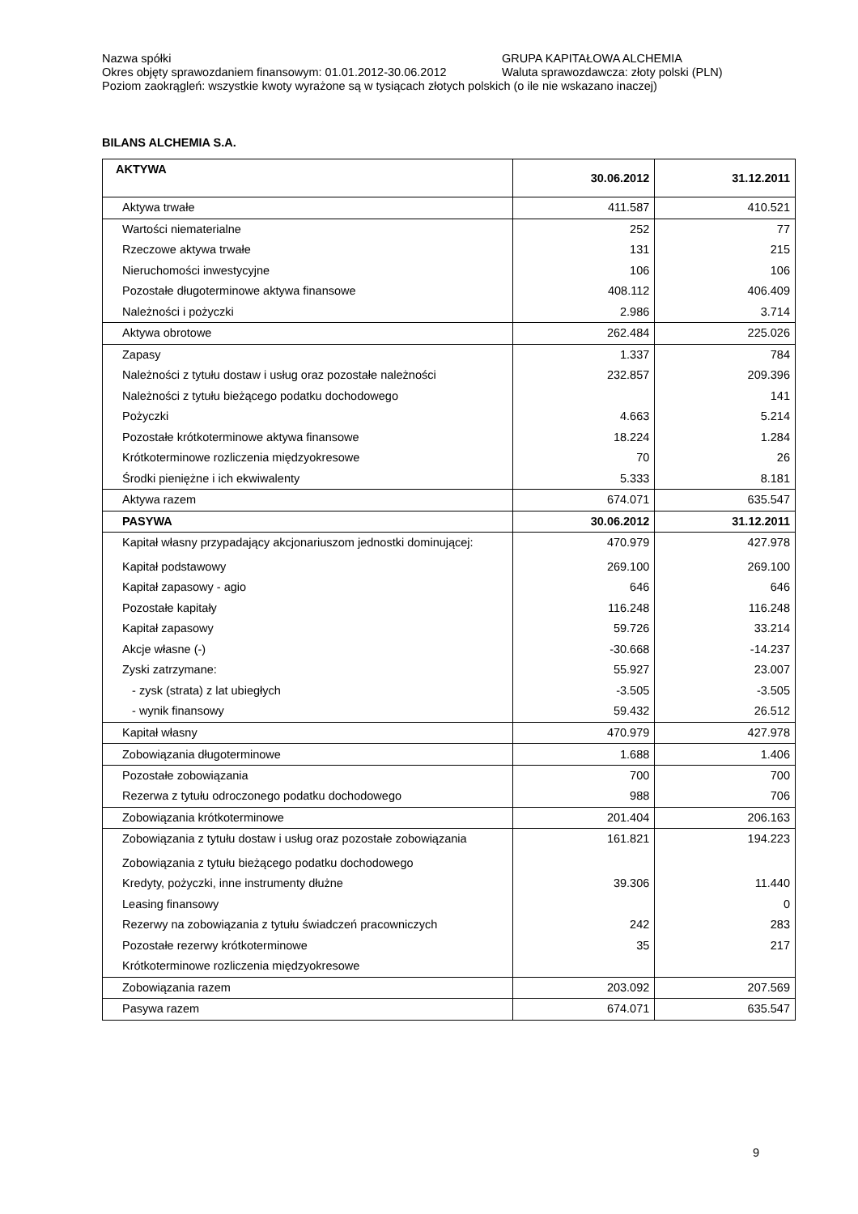Nazwa spółki GRUPA KAPITAŁOWA ALCHEMIA
Okres objęty sprawozdaniem finansowym: 01.01.2012-30.06.2012 Waluta sprawozdawcza: złoty polski (PLN)
Poziom zaokrągleń: wszystkie kwoty wyrażone są w tysiącach złotych polskich (o ile nie wskazano inaczej)
BILANS ALCHEMIA S.A.
| AKTYWA | 30.06.2012 | 31.12.2011 |
| --- | --- | --- |
| Aktywa trwałe | 411.587 | 410.521 |
| Wartości niematerialne | 252 | 77 |
| Rzeczowe aktywa trwałe | 131 | 215 |
| Nieruchomości inwestycyjne | 106 | 106 |
| Pozostałe długoterminowe aktywa finansowe | 408.112 | 406.409 |
| Należności i pożyczki | 2.986 | 3.714 |
| Aktywa obrotowe | 262.484 | 225.026 |
| Zapasy | 1.337 | 784 |
| Należności z tytułu dostaw i usług oraz pozostałe należności | 232.857 | 209.396 |
| Należności z tytułu bieżącego podatku dochodowego | | 141 |
| Pożyczki | 4.663 | 5.214 |
| Pozostałe krótkoterminowe aktywa finansowe | 18.224 | 1.284 |
| Krótkoterminowe rozliczenia międzyokresowe | 70 | 26 |
| Środki pieniężne i ich ekwiwalenty | 5.333 | 8.181 |
| Aktywa razem | 674.071 | 635.547 |
| PASYWA | 30.06.2012 | 31.12.2011 |
| Kapitał własny przypadający akcjonariuszom jednostki dominującej: | 470.979 | 427.978 |
| Kapitał podstawowy | 269.100 | 269.100 |
| Kapitał zapasowy - agio | 646 | 646 |
| Pozostałe kapitały | 116.248 | 116.248 |
| Kapitał zapasowy | 59.726 | 33.214 |
| Akcje własne (-) | -30.668 | -14.237 |
| Zyski zatrzymane: | 55.927 | 23.007 |
| - zysk (strata) z lat ubiegłych | -3.505 | -3.505 |
| - wynik finansowy | 59.432 | 26.512 |
| Kapitał własny | 470.979 | 427.978 |
| Zobowiązania długoterminowe | 1.688 | 1.406 |
| Pozostałe zobowiązania | 700 | 700 |
| Rezerwa z tytułu odroczonego podatku dochodowego | 988 | 706 |
| Zobowiązania krótkoterminowe | 201.404 | 206.163 |
| Zobowiązania z tytułu dostaw i usług oraz pozostałe zobowiązania | 161.821 | 194.223 |
| Zobowiązania z tytułu bieżącego podatku dochodowego | | |
| Kredyty, pożyczki, inne instrumenty dłużne | 39.306 | 11.440 |
| Leasing finansowy | | 0 |
| Rezerwy na zobowiązania z tytułu świadczeń pracowniczych | 242 | 283 |
| Pozostałe rezerwy krótkoterminowe | 35 | 217 |
| Krótkoterminowe rozliczenia międzyokresowe | | |
| Zobowiązania razem | 203.092 | 207.569 |
| Pasywa razem | 674.071 | 635.547 |
9